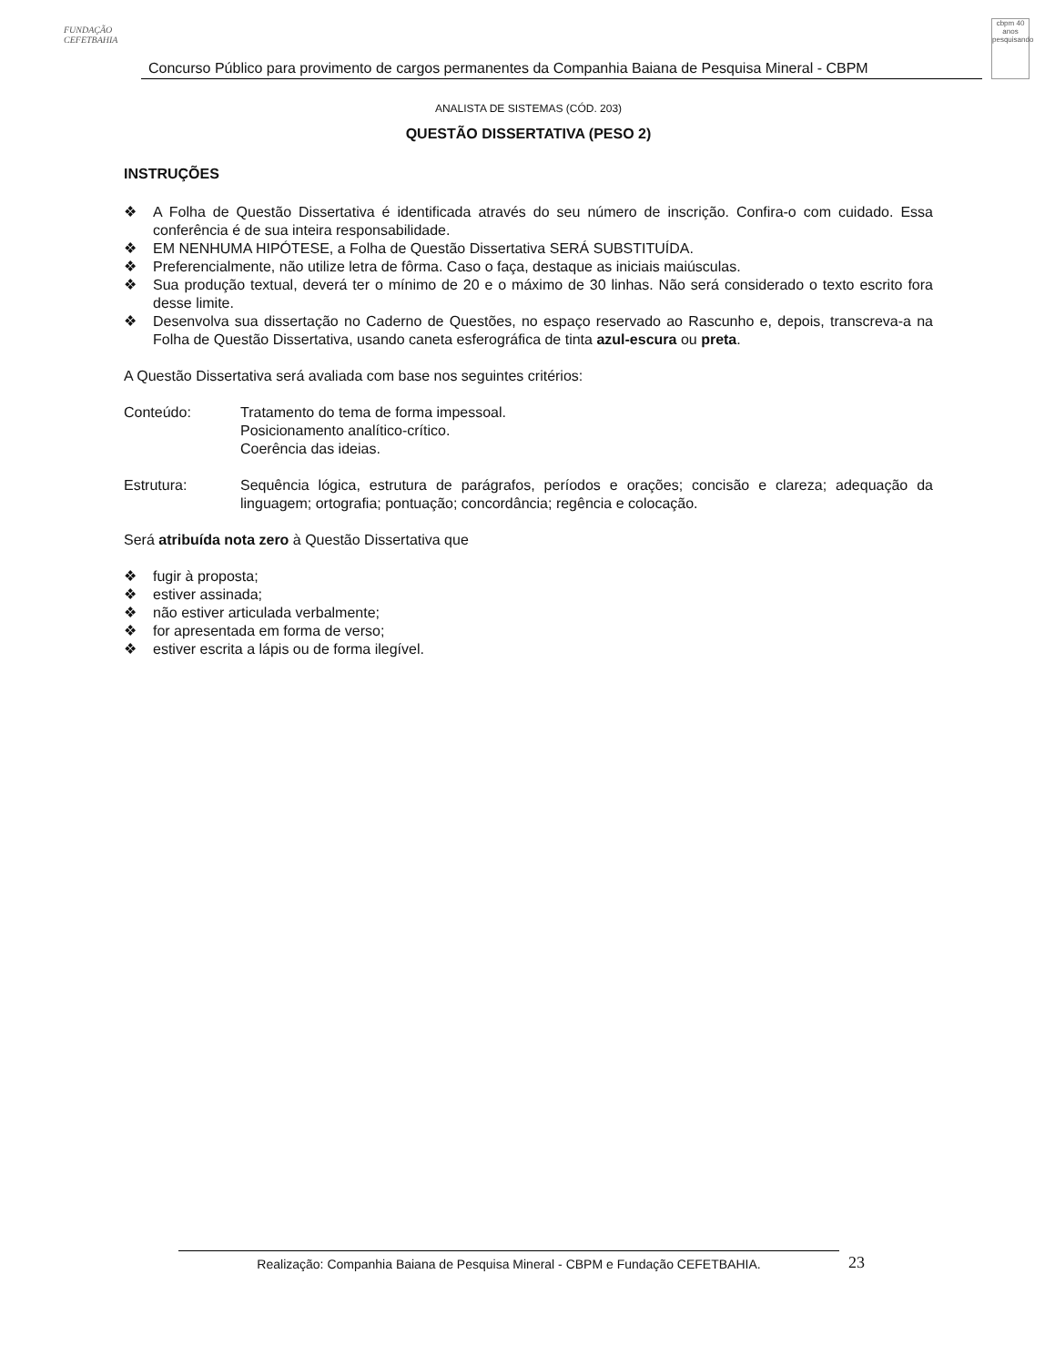FUNDAÇÃO CEFETBAHIA
Concurso Público para provimento de cargos permanentes da Companhia Baiana de Pesquisa Mineral - CBPM
cbpm 40 anos pesquisando
ANALISTA DE SISTEMAS (CÓD. 203)
QUESTÃO DISSERTATIVA (PESO 2)
INSTRUÇÕES
❖ A Folha de Questão Dissertativa é identificada através do seu número de inscrição. Confira-o com cuidado. Essa conferência é de sua inteira responsabilidade.
❖ EM NENHUMA HIPÓTESE, a Folha de Questão Dissertativa SERÁ SUBSTITUÍDA.
❖ Preferencialmente, não utilize letra de fôrma. Caso o faça, destaque as iniciais maiúsculas.
❖ Sua produção textual, deverá ter o mínimo de 20 e o máximo de 30 linhas. Não será considerado o texto escrito fora desse limite.
❖ Desenvolva sua dissertação no Caderno de Questões, no espaço reservado ao Rascunho e, depois, transcreva-a na Folha de Questão Dissertativa, usando caneta esferográfica de tinta azul-escura ou preta.
A Questão Dissertativa será avaliada com base nos seguintes critérios:
Conteúdo: Tratamento do tema de forma impessoal.
Posicionamento analítico-crítico.
Coerência das ideias.
Estrutura: Sequência lógica, estrutura de parágrafos, períodos e orações; concisão e clareza; adequação da linguagem; ortografia; pontuação; concordância; regência e colocação.
Será atribuída nota zero à Questão Dissertativa que
❖ fugir à proposta;
❖ estiver assinada;
❖ não estiver articulada verbalmente;
❖ for apresentada em forma de verso;
❖ estiver escrita a lápis ou de forma ilegível.
Realização: Companhia Baiana de Pesquisa Mineral - CBPM e Fundação CEFETBAHIA. 23